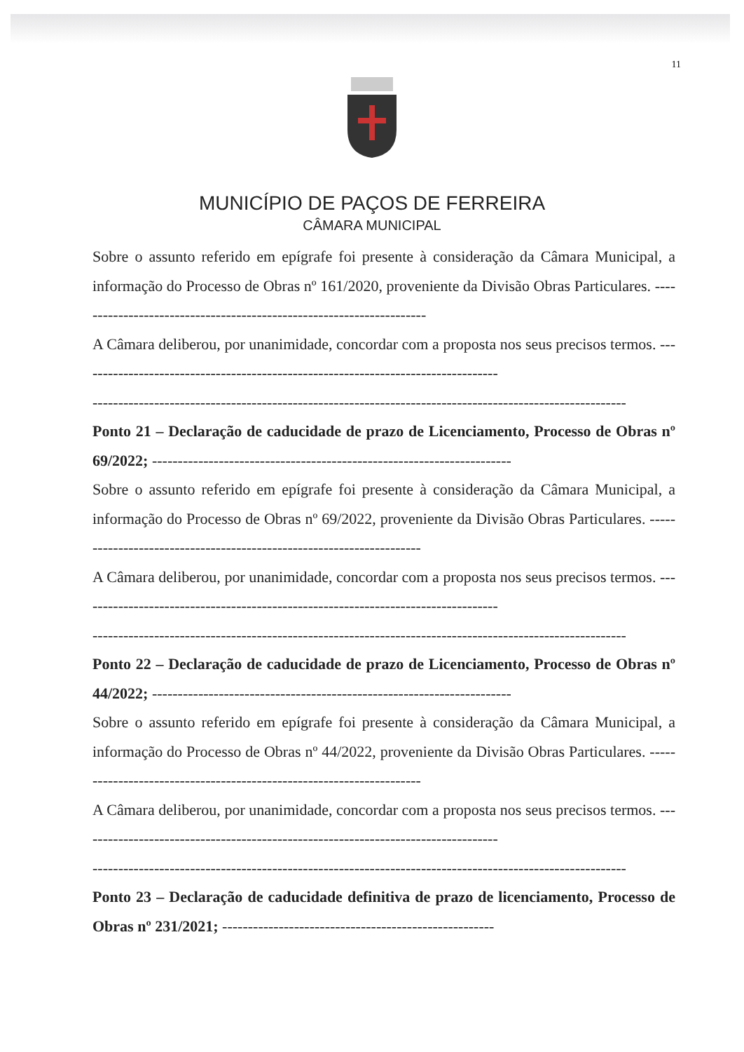11
MUNICÍPIO DE PAÇOS DE FERREIRA
CÂMARA MUNICIPAL
Sobre o assunto referido em epígrafe foi presente à consideração da Câmara Municipal, a informação do Processo de Obras nº 161/2020, proveniente da Divisão Obras Particulares. ---------------------------------------------------------------------
A Câmara deliberou, por unanimidade, concordar com a proposta nos seus precisos termos. ----------------------------------------------------------------------------------
--------------------------------------------------------------------------------------------------------
Ponto 21 – Declaração de caducidade de prazo de Licenciamento, Processo de Obras nº 69/2022; ----------------------------------------------------------------------
Sobre o assunto referido em epígrafe foi presente à consideração da Câmara Municipal, a informação do Processo de Obras nº 69/2022, proveniente da Divisão Obras Particulares. ---------------------------------------------------------------------
A Câmara deliberou, por unanimidade, concordar com a proposta nos seus precisos termos. ----------------------------------------------------------------------------------
--------------------------------------------------------------------------------------------------------
Ponto 22 – Declaração de caducidade de prazo de Licenciamento, Processo de Obras nº 44/2022; ----------------------------------------------------------------------
Sobre o assunto referido em epígrafe foi presente à consideração da Câmara Municipal, a informação do Processo de Obras nº 44/2022, proveniente da Divisão Obras Particulares. ---------------------------------------------------------------------
A Câmara deliberou, por unanimidade, concordar com a proposta nos seus precisos termos. ----------------------------------------------------------------------------------
--------------------------------------------------------------------------------------------------------
Ponto 23 – Declaração de caducidade definitiva de prazo de licenciamento, Processo de Obras nº 231/2021; -----------------------------------------------------